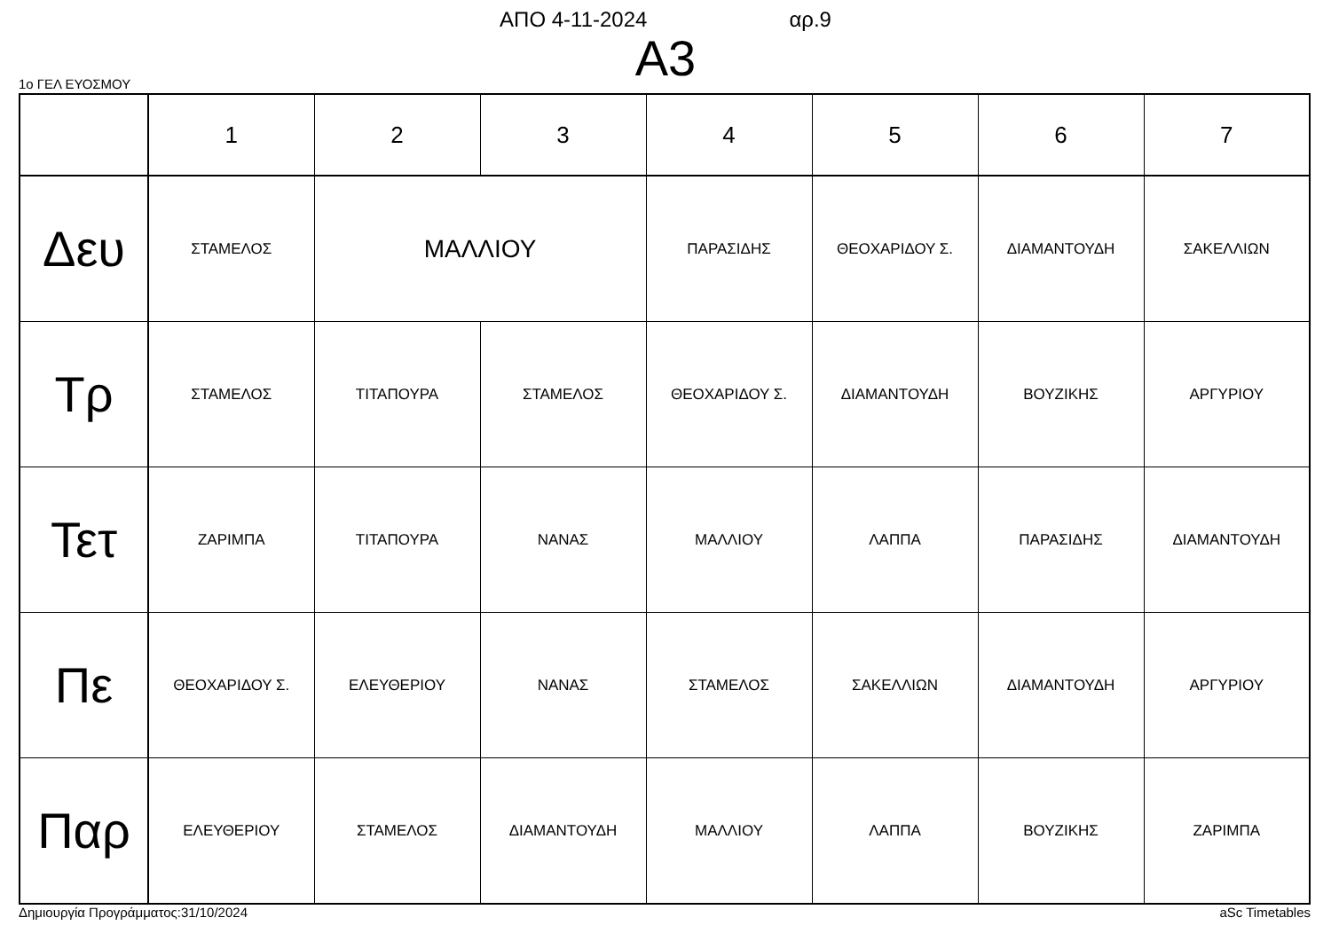ΑΠΟ 4-11-2024 αρ.9
Α3
1ο ΓΕΛ ΕΥΟΣΜΟΥ
| | 1 | 2 | 3 | 4 | 5 | 6 | 7 |
| --- | --- | --- | --- | --- | --- | --- | --- |
| Δευ | ΣΤΑΜΕΛΟΣ | ΜΑΛΛΙΟΥ | | ΠΑΡΑΣΙΔΗΣ | ΘΕΟΧΑΡΙΔΟΥ Σ. | ΔΙΑΜΑΝΤΟΥΔΗ | ΣΑΚΕΛΛΙΩΝ |
| Τρ | ΣΤΑΜΕΛΟΣ | ΤΙΤΑΠΟΥΡΑ | ΣΤΑΜΕΛΟΣ | ΘΕΟΧΑΡΙΔΟΥ Σ. | ΔΙΑΜΑΝΤΟΥΔΗ | ΒΟΥΖΙΚΗΣ | ΑΡΓΥΡΙΟΥ |
| Τετ | ΖΑΡΙΜΠΑ | ΤΙΤΑΠΟΥΡΑ | ΝΑΝΑΣ | ΜΑΛΛΙΟΥ | ΛΑΠΠΑ | ΠΑΡΑΣΙΔΗΣ | ΔΙΑΜΑΝΤΟΥΔΗ |
| Πε | ΘΕΟΧΑΡΙΔΟΥ Σ. | ΕΛΕΥΘΕΡΙΟΥ | ΝΑΝΑΣ | ΣΤΑΜΕΛΟΣ | ΣΑΚΕΛΛΙΩΝ | ΔΙΑΜΑΝΤΟΥΔΗ | ΑΡΓΥΡΙΟΥ |
| Παρ | ΕΛΕΥΘΕΡΙΟΥ | ΣΤΑΜΕΛΟΣ | ΔΙΑΜΑΝΤΟΥΔΗ | ΜΑΛΛΙΟΥ | ΛΑΠΠΑ | ΒΟΥΖΙΚΗΣ | ΖΑΡΙΜΠΑ |
Δημιουργία Προγράμματος:31/10/2024 aSc Timetables